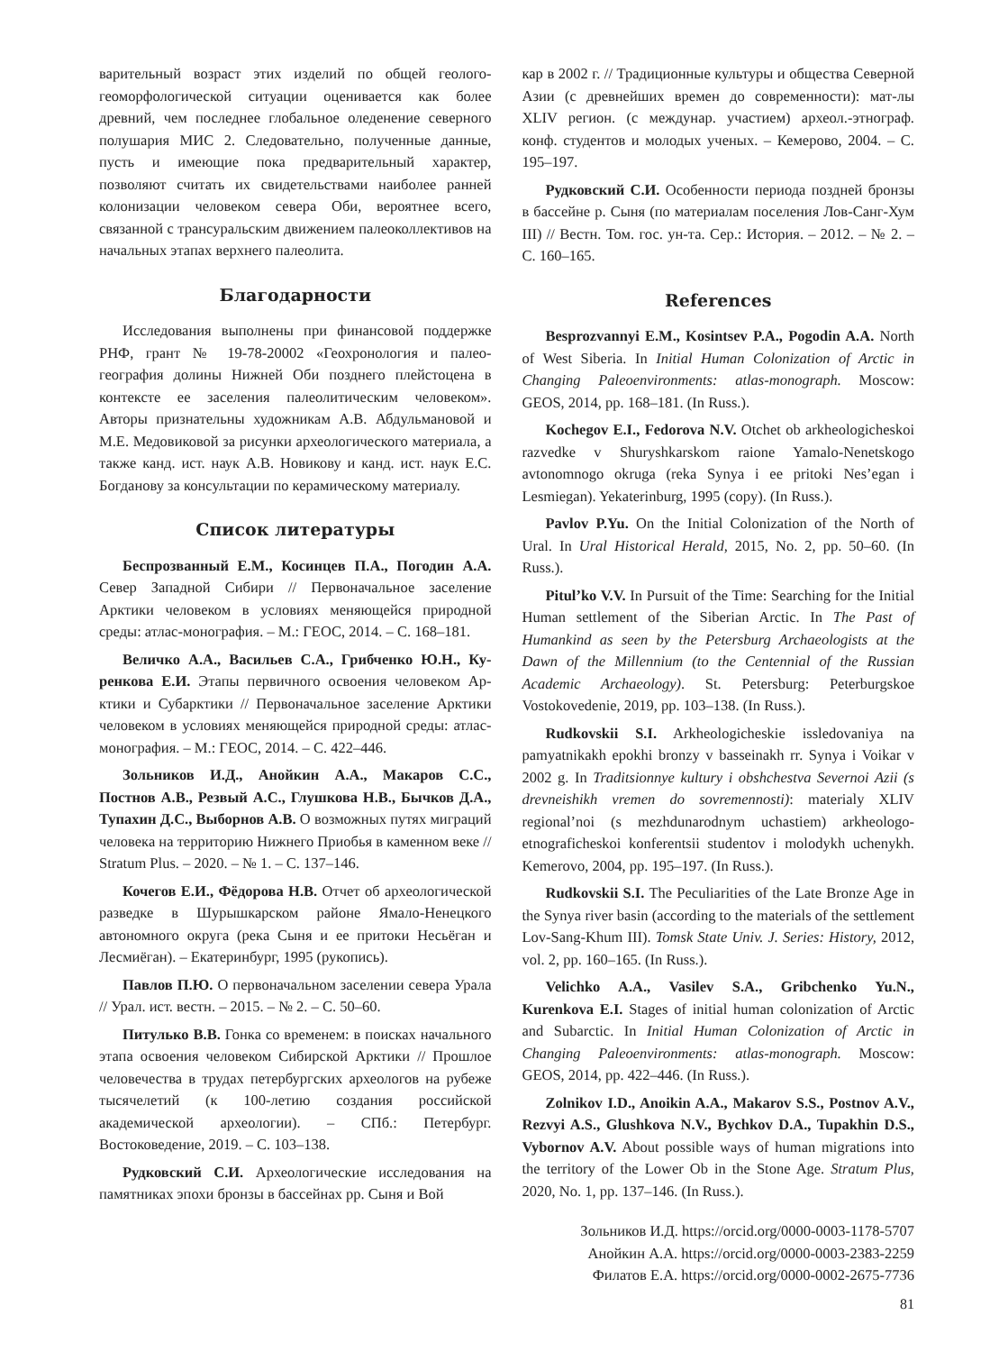варительный возраст этих изделий по общей гео­лого-геоморфологической ситуации оценивается как более древний, чем последнее глобальное оле­денение северного полушария МИС 2. Следова­тельно, полученные данные, пусть и имеющие пока предварительный характер, позволяют считать их свидетельствами наиболее ранней колонизации человеком севера Оби, вероятнее всего, связанной с трансуральским движением палеоколлективов на начальных этапах верхнего палеолита.
Благодарности
Исследования выполнены при финансовой поддерж­ке РНФ, грант № 19-78-20002 «Геохронология и палео­география долины Нижней Оби позднего плейстоцена в контексте ее заселения палеолитическим человеком». Авторы признательны художникам А.В. Абдульмановой и М.Е. Медовиковой за рисунки археологического ма­териала, а также канд. ист. наук А.В. Новикову и канд. ист. наук Е.С. Богданову за консультации по керамиче­скому материалу.
Список литературы
Беспрозванный Е.М., Косинцев П.А., Пого­дин А.А. Север Западной Сибири // Первоначальное заселение Арктики человеком в условиях меняющей­ся природной среды: атлас-монография. – М.: ГЕОС, 2014. – С. 168–181.
Величко А.А., Васильев С.А., Грибченко Ю.Н., Ку­ренкова Е.И. Этапы первичного освоения человеком Ар­ктики и Субарктики // Первоначальное заселение Арктики человеком в условиях меняющейся природной среды: ат­лас-монография. – М.: ГЕОС, 2014. – С. 422–446.
Зольников И.Д., Анойкин А.А., Макаров С.С., Постнов А.В., Резвый А.С., Глушкова Н.В., Быч­ков Д.А., Тупахин Д.С., Выборнов А.В. О возмож­ных путях миграций человека на территорию Нижнего Приобья в каменном веке // Stratum Plus. – 2020. – № 1. – С. 137–146.
Кочегов Е.И., Фёдорова Н.В. Отчет об археологиче­ской разведке в Шурышкарском районе Ямало-Ненецко­го автономного округа (река Сыня и ее притоки Несьёган и Лесмиёган). – Екатеринбург, 1995 (рукопись).
Павлов П.Ю. О первоначальном заселении севера Урала // Урал. ист. вестн. – 2015. – № 2. – С. 50–60.
Питулько В.В. Гонка со временем: в поисках на­чального этапа освоения человеком Сибирской Аркти­ки // Прошлое человечества в трудах петербургских ар­хеологов на рубеже тысячелетий (к 100-летию создания российской академической археологии). – СПб.: Петер­бург. Востоковедение, 2019. – С. 103–138.
Рудковский С.И. Археологические исследования на памятниках эпохи бронзы в бассейнах рр. Сыня и Вой­
кар в 2002 г. // Традиционные культуры и общества Се­верной Азии (с древнейших времен до современности): мат-лы XLIV регион. (с междунар. участием) археол.-эт­нограф. конф. студентов и молодых ученых. – Кемерово, 2004. – С. 195–197.
Рудковский С.И. Особенности периода поздней бронзы в бассейне р. Сыня (по материалам поселения Лов-Санг-Хум III) // Вестн. Том. гос. ун-та. Сер.: Исто­рия. – 2012. – № 2. – С. 160–165.
References
Besprozvannyi E.M., Kosintsev P.A., Pogodin A.A. North of West Siberia. In Initial Human Colonization of Arctic in Changing Paleoenvironments: atlas-monograph. Moscow: GEOS, 2014, pp. 168–181. (In Russ.).
Kochegov E.I., Fedorova N.V. Otchet ob arkheologicheskoi razvedke v Shuryshkarskom raione Yamalo-Nenetskogo avtonomnogo okruga (reka Synya i ee pritoki Nes’egan i Lesmiegan). Yekaterinburg, 1995 (copy). (In Russ.).
Pavlov P.Yu. On the Initial Colonization of the North of Ural. In Ural Historical Herald, 2015, No. 2, pp. 50–60. (In Russ.).
Pitul’ko V.V. In Pursuit of the Time: Searching for the Initial Human settlement of the Siberian Arctic. In The Past of Humankind as seen by the Petersburg Archaeologists at the Dawn of the Millennium (to the Centennial of the Russian Academic Archaeology). St. Petersburg: Peterburgskoe Vostokovedenie, 2019, pp. 103–138. (In Russ.).
Rudkovskii S.I. Arkheologicheskie issledovaniya na pamyatnikakh epokhi bronzy v basseinakh rr. Synya i Voikar v 2002 g. In Traditsionnye kultury i obshchestva Severnoi Azii (s drevneishikh vremen do sovremennosti): materialy XLIV regional’noi (s mezhdunarodnym uchastiem) arkheologo-etnograficheskoi konferentsii studentov i molodykh uchenykh. Kemerovo, 2004, pp. 195–197. (In Russ.).
Rudkovskii S.I. The Peculiarities of the Late Bronze Age in the Synya river basin (according to the materials of the settlement Lov-Sang-Khum III). Tomsk State Univ. J. Series: History, 2012, vol. 2, pp. 160–165. (In Russ.).
Velichko A.A., Vasilev S.A., Gribchenko Yu.N., Kurenkova E.I. Stages of initial human colonization of Arctic and Subarctic. In Initial Human Colonization of Arctic in Changing Paleoenvironments: atlas-monograph. Moscow: GEOS, 2014, pp. 422–446. (In Russ.).
Zolnikov I.D., Anoikin A.A., Makarov S.S., Postnov A.V., Rezvyi A.S., Glushkova N.V., Bychkov D.A., Tupakhin D.S., Vybornov A.V. About possible ways of human migrations into the territory of the Lower Ob in the Stone Age. Stratum Plus, 2020, No. 1, pp. 137–146. (In Russ.).
Зольников И.Д. https://orcid.org/0000-0003-1178-5707
Анойкин А.А. https://orcid.org/0000-0003-2383-2259
Филатов Е.А. https://orcid.org/0000-0002-2675-7736
81